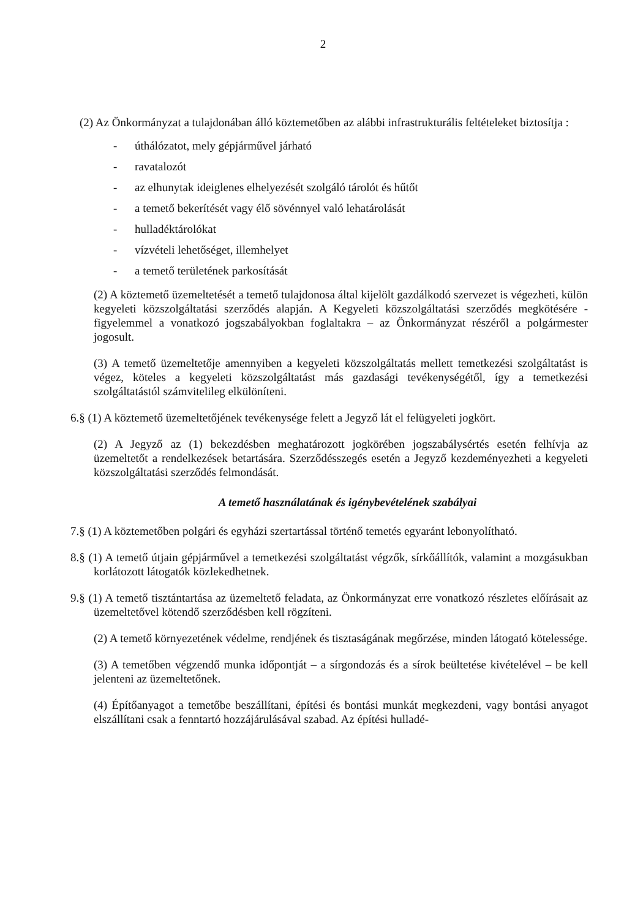2
(2) Az Önkormányzat a tulajdonában álló köztemetőben az alábbi infrastrukturális feltételeket biztosítja :
- úthálózatot, mely gépjárművel járható
- ravatalozót
- az elhunytak ideiglenes elhelyezését szolgáló tárolót és hűtőt
- a temető bekerítését vagy élő sövénnyel való lehatárolását
- hulladéktárolókat
- vízvételi lehetőséget, illemhelyet
- a temető területének parkosítását
(2) A köztemető üzemeltetését a temető tulajdonosa által kijelölt gazdálkodó szervezet is végezheti, külön kegyeleti közszolgáltatási szerződés alapján. A Kegyeleti közszolgáltatási szerződés megkötésére - figyelemmel a vonatkozó jogszabályokban foglaltakra – az Önkormányzat részéről a polgármester jogosult.
(3) A temető üzemeltetője amennyiben a kegyeleti közszolgáltatás mellett temetkezési szolgáltatást is végez, köteles a kegyeleti közszolgáltatást más gazdasági tevékenységétől, így a temetkezési szolgáltatástól számvitelileg elkülöníteni.
6.§ (1) A köztemető üzemeltetőjének tevékenysége felett a Jegyző lát el felügyeleti jogkört.
(2) A Jegyző az (1) bekezdésben meghatározott jogkörében jogszabálysértés esetén felhívja az üzemeltetőt a rendelkezések betartására. Szerződésszegés esetén a Jegyző kezdeményezheti a kegyeleti közszolgáltatási szerződés felmondását.
A temető használatának és igénybevételének szabályai
7.§ (1) A köztemetőben polgári és egyházi szertartással történő temetés egyaránt lebonyolítható.
8.§ (1) A temető útjain gépjárművel a temetkezési szolgáltatást végzők, sírkőállítók, valamint a mozgásukban korlátozott látogatók közlekedhetnek.
9.§ (1) A temető tisztántartása az üzemeltető feladata, az Önkormányzat erre vonatkozó részletes előírásait az üzemeltetővel kötendő szerződésben kell rögzíteni.
(2) A temető környezetének védelme, rendjének és tisztaságának megőrzése, minden látogató kötelessége.
(3) A temetőben végzendő munka időpontját – a sírgondozás és a sírok beültetése kivételével – be kell jelenteni az üzemeltetőnek.
(4) Építőanyagot a temetőbe beszállítani, építési és bontási munkát megkezdeni, vagy bontási anyagot elszállítani csak a fenntartó hozzájárulásával szabad. Az építési hulladé-